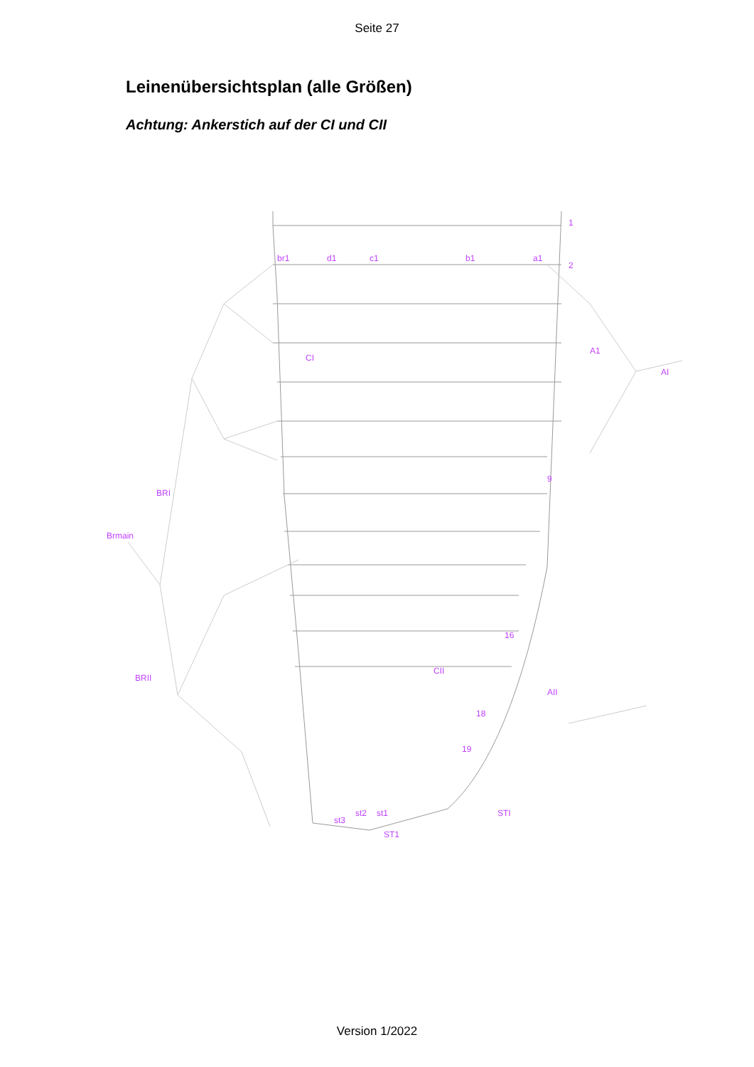Seite 27
Leinenübersichtsplan (alle Größen)
Achtung: Ankerstich auf der CI und CII
br1
d1
c1
b1
a1
CI
A1
AI
BRI
Brmain
BRII
AII
ST1
STI
CII
st3
st2
st1
1
2
9
16
18
19
Version 1/2022